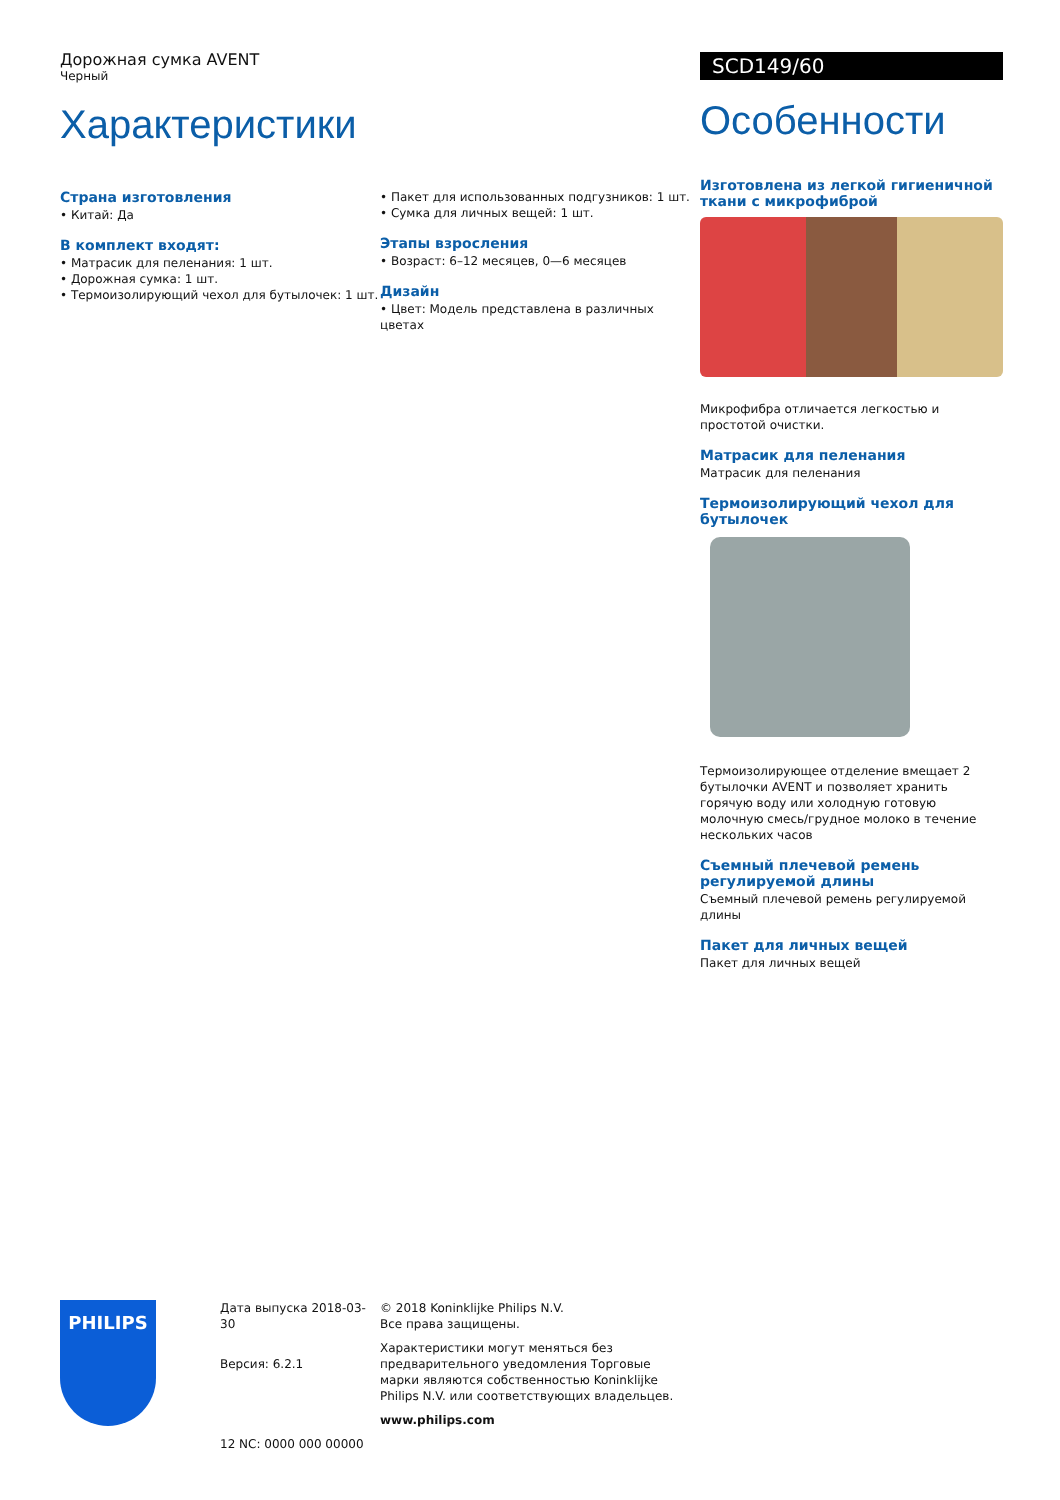Дорожная сумка AVENT
Черный
Характеристики
Страна изготовления
• Китай: Да
В комплект входят:
• Матрасик для пеленания: 1 шт.
• Дорожная сумка: 1 шт.
• Термоизолирующий чехол для бутылочек: 1 шт.
• Пакет для использованных подгузников: 1 шт.
• Сумка для личных вещей: 1 шт.
Этапы взросления
• Возраст: 6–12 месяцев, 0—6 месяцев
Дизайн
• Цвет: Модель представлена в различных цветах
SCD149/60
Особенности
Изготовлена из легкой гигиеничной ткани с микрофиброй
Микрофибра отличается легкостью и простотой очистки.
Матрасик для пеленания
Матрасик для пеленания
Термоизолирующий чехол для бутылочек
Термоизолирующее отделение вмещает 2 бутылочки AVENT и позволяет хранить горячую воду или холодную готовую молочную смесь/грудное молоко в течение нескольких часов
Съемный плечевой ремень регулируемой длины
Съемный плечевой ремень регулируемой длины
Пакет для личных вещей
Пакет для личных вещей
PHILIPS
Дата выпуска 2018-03-30
Версия: 6.2.1
12 NC: 0000 000 00000
© 2018 Koninklijke Philips N.V.
Все права защищены.
Характеристики могут меняться без предварительного уведомления Торговые марки являются собственностью Koninklijke Philips N.V. или соответствующих владельцев.
www.philips.com